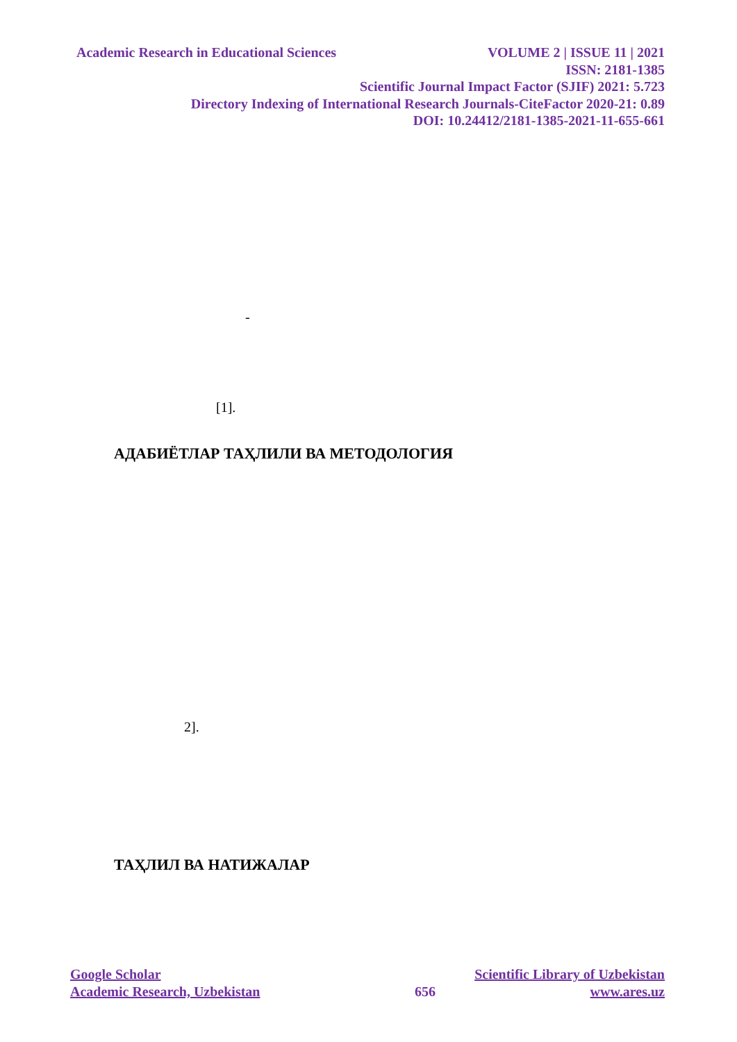Academic Research in Educational Sciences VOLUME 2 | ISSUE 11 | 2021
ISSN: 2181-1385
Scientific Journal Impact Factor (SJIF) 2021: 5.723
Directory Indexing of International Research Journals-CiteFactor 2020-21: 0.89
DOI: 10.24412/2181-1385-2021-11-655-661
-
[1].
АДАБИЁТЛАР ТАҲЛИЛИ ВА МЕТОДОЛОГИЯ
2].
ТАҲЛИЛ ВА НАТИЖАЛАР
Google Scholar Scientific Library of Uzbekistan
Academic Research, Uzbekistan 656 www.ares.uz